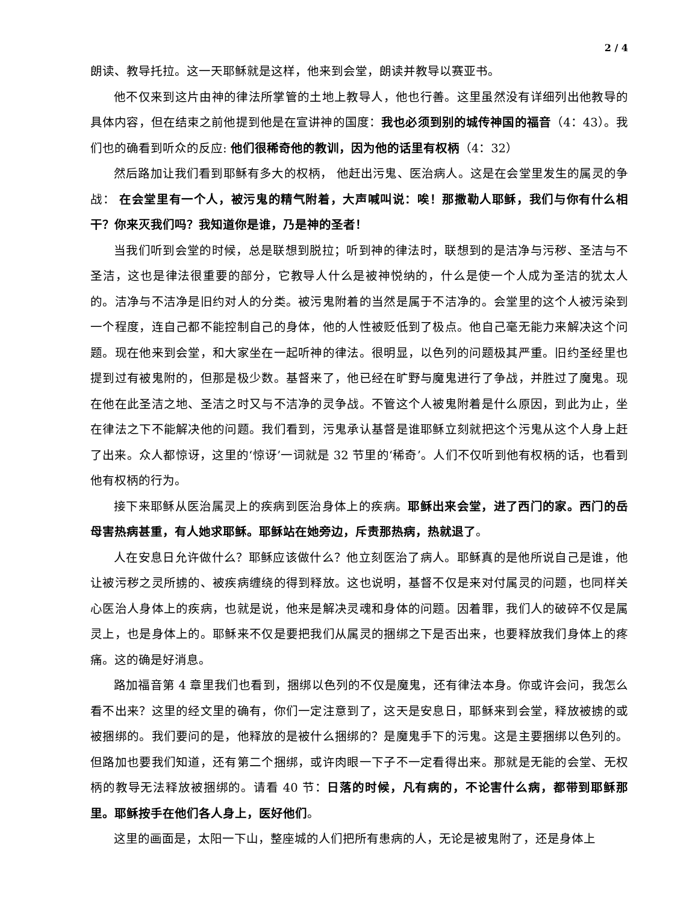2 / 4
朗读、教导托拉。这一天耶稣就是这样，他来到会堂，朗读并教导以赛亚书。
他不仅来到这片由神的律法所掌管的土地上教导人，他也行善。这里虽然没有详细列出他教导的具体内容，但在结束之前他提到他是在宣讲神的国度：我也必须到别的城传神国的福音（4：43）。我们也的确看到听众的反应: 他们很稀奇他的教训，因为他的话里有权柄（4：32）
然后路加让我们看到耶稣有多大的权柄， 他赶出污鬼、医治病人。这是在会堂里发生的属灵的争战： 在会堂里有一个人，被污鬼的精气附着，大声喊叫说：唉！那撒勒人耶稣，我们与你有什么相干？你来灭我们吗？我知道你是谁，乃是神的圣者！
当我们听到会堂的时候，总是联想到脱拉；听到神的律法时，联想到的是洁净与污秽、圣洁与不圣洁，这也是律法很重要的部分，它教导人什么是被神悦纳的，什么是使一个人成为圣洁的犹太人的。洁净与不洁净是旧约对人的分类。被污鬼附着的当然是属于不洁净的。会堂里的这个人被污染到一个程度，连自己都不能控制自己的身体，他的人性被贬低到了极点。他自己毫无能力来解决这个问题。现在他来到会堂，和大家坐在一起听神的律法。很明显，以色列的问题极其严重。旧约圣经里也提到过有被鬼附的，但那是极少数。基督来了，他已经在旷野与魔鬼进行了争战，并胜过了魔鬼。现在他在此圣洁之地、圣洁之时又与不洁净的灵争战。不管这个人被鬼附着是什么原因，到此为止，坐在律法之下不能解决他的问题。我们看到，污鬼承认基督是谁耶稣立刻就把这个污鬼从这个人身上赶了出来。众人都惊讶，这里的‘惊讶’一词就是 32 节里的‘稀奇’。人们不仅听到他有权柄的话，也看到他有权柄的行为。
接下来耶稣从医治属灵上的疾病到医治身体上的疾病。耶稣出来会堂，进了西门的家。西门的岳母害热病甚重，有人她求耶稣。耶稣站在她旁边，斥责那热病，热就退了。
人在安息日允许做什么？耶稣应该做什么？他立刻医治了病人。耶稣真的是他所说自己是谁，他让被污秽之灵所掳的、被疾病缠绕的得到释放。这也说明，基督不仅是来对付属灵的问题，也同样关心医治人身体上的疾病，也就是说，他来是解决灵魂和身体的问题。因着罪，我们人的破碎不仅是属灵上，也是身体上的。耶稣来不仅是要把我们从属灵的捆绑之下是否出来，也要释放我们身体上的疼痛。这的确是好消息。
路加福音第 4 章里我们也看到，捆绑以色列的不仅是魔鬼，还有律法本身。你或许会问，我怎么看不出来？这里的经文里的确有，你们一定注意到了，这天是安息日，耶稣来到会堂，释放被掳的或被捆绑的。我们要问的是，他释放的是被什么捆绑的？是魔鬼手下的污鬼。这是主要捆绑以色列的。但路加也要我们知道，还有第二个捆绑，或许肉眼一下子不一定看得出来。那就是无能的会堂、无权柄的教导无法释放被捆绑的。请看 40 节：日落的时候，凡有病的，不论害什么病，都带到耶稣那里。耶稣按手在他们各人身上，医好他们。
这里的画面是，太阳一下山，整座城的人们把所有患病的人，无论是被鬼附了，还是身体上